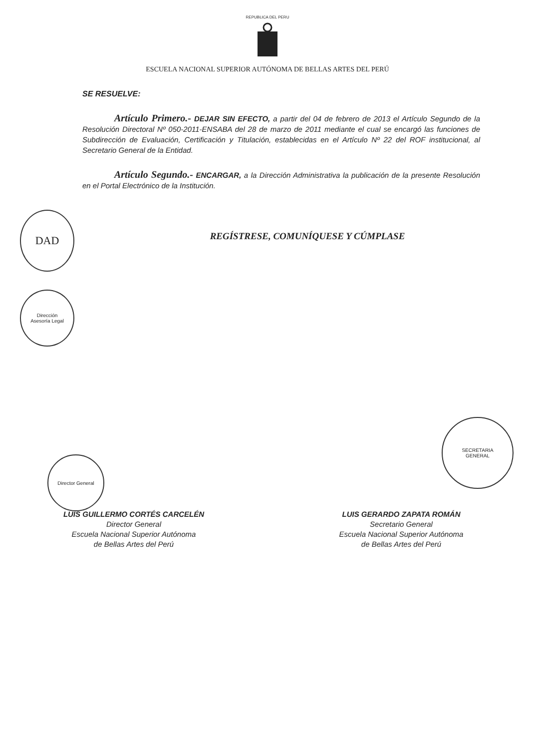REPUBLICA DEL PERU
ESCUELA NACIONAL SUPERIOR AUTÓNOMA DE BELLAS ARTES DEL PERÚ
SE RESUELVE:
Artículo Primero.- DEJAR SIN EFECTO, a partir del 04 de febrero de 2013 el Artículo Segundo de la Resolución Directoral Nº 050-2011-ENSABA del 28 de marzo de 2011 mediante el cual se encargó las funciones de Subdirección de Evaluación, Certificación y Titulación, establecidas en el Artículo Nº 22 del ROF institucional, al Secretario General de la Entidad.
Artículo Segundo.- ENCARGAR, a la Dirección Administrativa la publicación de la presente Resolución en el Portal Electrónico de la Institución.
REGÍSTRESE, COMUNÍQUESE Y CÚMPLASE
DAD
Dirección
Asesoría Legal
SECRETARIA
GENERAL
Director General
LUIS GUILLERMO CORTÉS CARCELÉN
Director General
Escuela Nacional Superior Autónoma
de Bellas Artes del Perú
LUIS GERARDO ZAPATA ROMÁN
Secretario General
Escuela Nacional Superior Autónoma
de Bellas Artes del Perú